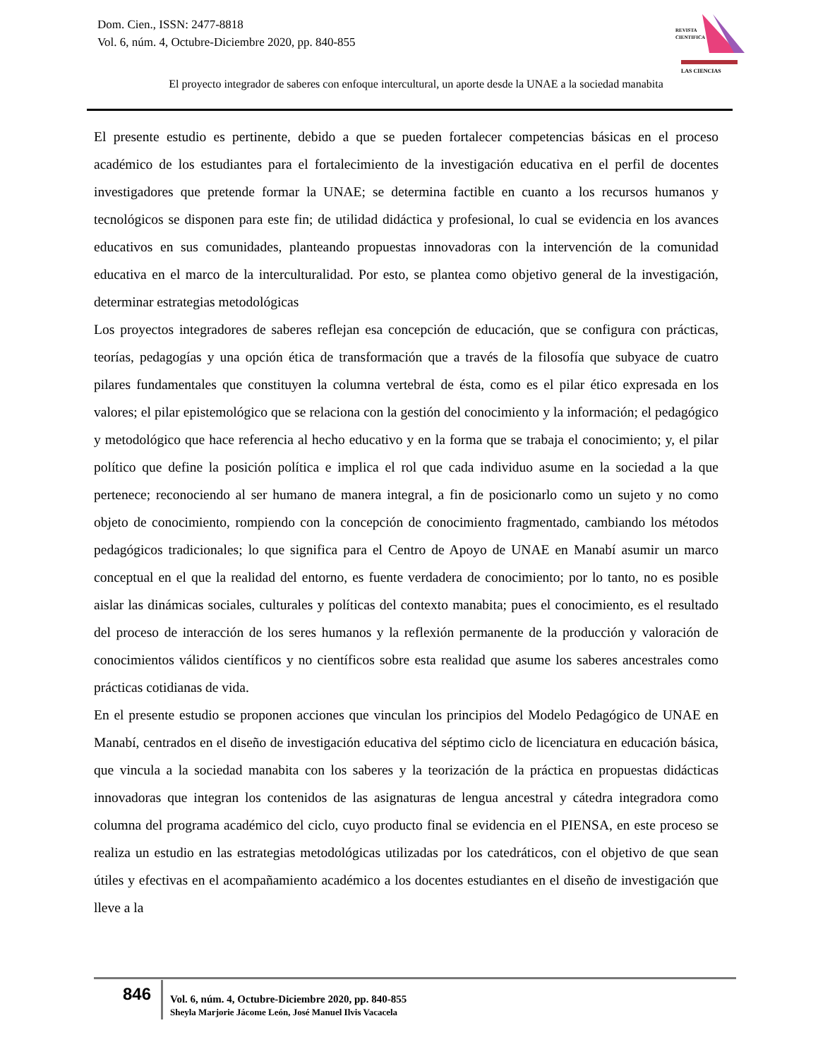Dom. Cien., ISSN: 2477-8818
Vol. 6, núm. 4, Octubre-Diciembre 2020, pp. 840-855
REVISTA
CIENTIFICA
LAS CIENCIAS
El proyecto integrador de saberes con enfoque intercultural, un aporte desde la UNAE a la sociedad manabita
El presente estudio es pertinente, debido a que se pueden fortalecer competencias básicas en el proceso académico de los estudiantes para el fortalecimiento de la investigación educativa en el perfil de docentes investigadores que pretende formar la UNAE; se determina factible en cuanto a los recursos humanos y tecnológicos se disponen para este fin; de utilidad didáctica y profesional, lo cual se evidencia en los avances educativos en sus comunidades, planteando propuestas innovadoras con la intervención de la comunidad educativa en el marco de la interculturalidad. Por esto, se plantea como objetivo general de la investigación, determinar estrategias metodológicas
Los proyectos integradores de saberes reflejan esa concepción de educación, que se configura con prácticas, teorías, pedagogías y una opción ética de transformación que a través de la filosofía que subyace de cuatro pilares fundamentales que constituyen la columna vertebral de ésta, como es el pilar ético expresada en los valores; el pilar epistemológico que se relaciona con la gestión del conocimiento y la información; el pedagógico y metodológico que hace referencia al hecho educativo y en la forma que se trabaja el conocimiento; y, el pilar político que define la posición política e implica el rol que cada individuo asume en la sociedad a la que pertenece; reconociendo al ser humano de manera integral, a fin de posicionarlo como un sujeto y no como objeto de conocimiento, rompiendo con la concepción de conocimiento fragmentado, cambiando los métodos pedagógicos tradicionales; lo que significa para el Centro de Apoyo de UNAE en Manabí asumir un marco conceptual en el que la realidad del entorno, es fuente verdadera de conocimiento; por lo tanto, no es posible aislar las dinámicas sociales, culturales y políticas del contexto manabita; pues el conocimiento, es el resultado del proceso de interacción de los seres humanos y la reflexión permanente de la producción y valoración de conocimientos válidos científicos y no científicos sobre esta realidad que asume los saberes ancestrales como prácticas cotidianas de vida.
En el presente estudio se proponen acciones que vinculan los principios del Modelo Pedagógico de UNAE en Manabí, centrados en el diseño de investigación educativa del séptimo ciclo de licenciatura en educación básica, que vincula a la sociedad manabita con los saberes y la teorización de la práctica en propuestas didácticas innovadoras que integran los contenidos de las asignaturas de lengua ancestral y cátedra integradora como columna del programa académico del ciclo, cuyo producto final se evidencia en el PIENSA, en este proceso se realiza un estudio en las estrategias metodológicas utilizadas por los catedráticos, con el objetivo de que sean útiles y efectivas en el acompañamiento académico a los docentes estudiantes en el diseño de investigación que lleve a la
846
Vol. 6, núm. 4, Octubre-Diciembre 2020, pp. 840-855
Sheyla Marjorie Jácome León, José Manuel Ilvis Vacacela